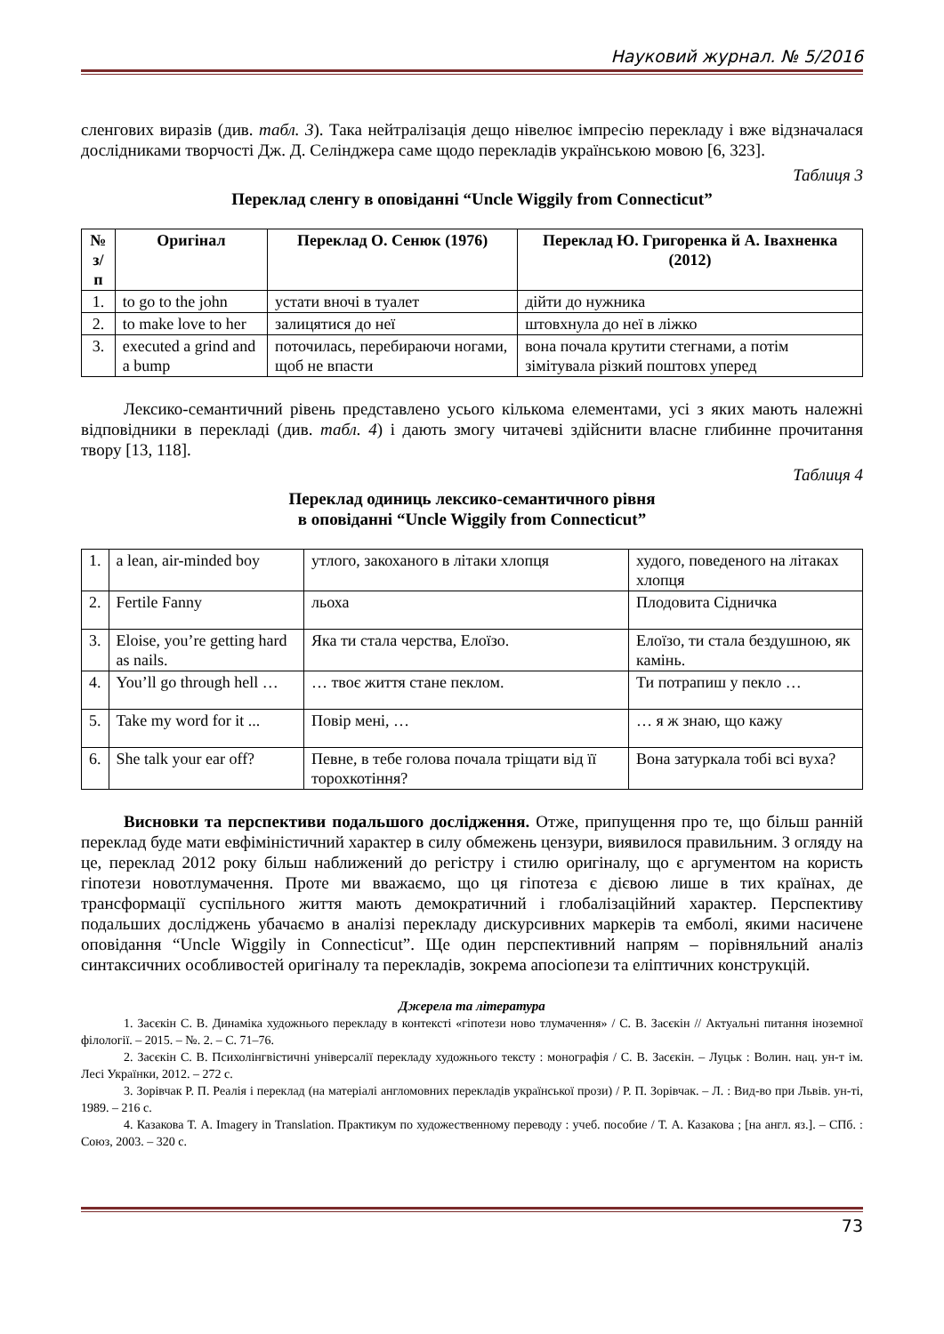Науковий журнал. № 5/2016
сленгових виразів (див. табл. 3). Така нейтралізація дещо нівелює імпресію перекладу і вже відзначалася дослідниками творчості Дж. Д. Селінджера саме щодо перекладів українською мовою [6, 323].
Таблиця 3
Переклад сленгу в оповіданні “Uncle Wiggily from Connecticut”
| № з/п | Оригінал | Переклад О. Сенюк (1976) | Переклад Ю. Григоренка й А. Івахненка (2012) |
| --- | --- | --- | --- |
| 1. | to go to the john | устати вночі в туалет | дійти до нужника |
| 2. | to make love to her | залицятися до неї | штовхнула до неї в ліжко |
| 3. | executed a grind and a bump | поточилась, перебираючи ногами, щоб не впасти | вона почала крутити стегнами, а потім зімітувала різкий поштовх уперед |
Лексико-семантичний рівень представлено усього кількома елементами, усі з яких мають належні відповідники в перекладі (див. табл. 4) і дають змогу читачеві здійснити власне глибинне прочитання твору [13, 118].
Таблиця 4
Переклад одиниць лексико-семантичного рівня
в оповіданні “Uncle Wiggily from Connecticut”
| 1. | a lean, air-minded boy | утлого, закоханого в літаки хлопця | худого, поведеного на літаках хлопця |
| 2. | Fertile Fanny | льоха | Плодовита Сідничка |
| 3. | Eloise, you’re getting hard as nails. | Яка ти стала черства, Елоїзо. | Елоїзо, ти стала бездушною, як камінь. |
| 4. | You’ll go through hell … | … твоє життя стане пеклом. | Ти потрапиш у пекло … |
| 5. | Take my word for it ... | Повір мені, … | … я ж знаю, що кажу |
| 6. | She talk your ear off? | Певне, в тебе голова почала тріщати від її торохкотіння? | Вона затуркала тобі всі вуха? |
Висновки та перспективи подальшого дослідження. Отже, припущення про те, що більш ранній переклад буде мати евфіміністичний характер в силу обмежень цензури, виявилося правильним. З огляду на це, переклад 2012 року більш наближений до регістру і стилю оригіналу, що є аргументом на користь гіпотези новотлумачення. Проте ми вважаємо, що ця гіпотеза є дієвою лише в тих країнах, де трансформації суспільного життя мають демократичний і глобалізаційний характер. Перспективу подальших досліджень убачаємо в аналізі перекладу дискурсивних маркерів та емболі, якими насичене оповідання “Uncle Wiggily in Connecticut”. Ще один перспективний напрям – порівняльний аналіз синтаксичних особливостей оригіналу та перекладів, зокрема апосіопези та еліптичних конструкцій.
Джерела та література
1. Засєкін С. В. Динаміка художнього перекладу в контексті «гіпотези ново тлумачення» / С. В. Засєкін // Актуальні питання іноземної філології. – 2015. – №. 2. – С. 71–76.
2. Засєкін С. В. Психолінгвістичні універсалії перекладу художнього тексту : монографія / С. В. Засєкін. – Луцьк : Волин. нац. ун-т ім. Лесі Українки, 2012. – 272 с.
3. Зорівчак Р. П. Реалія і переклад (на матеріалі англомовних перекладів української прози) / Р. П. Зорівчак. – Л. : Вид-во при Львів. ун-ті, 1989. – 216 с.
4. Казакова Т. А. Imagery in Translation. Практикум по художественному переводу : учеб. пособие / Т. А. Казакова ; [на англ. яз.]. – СПб. : Союз, 2003. – 320 с.
73